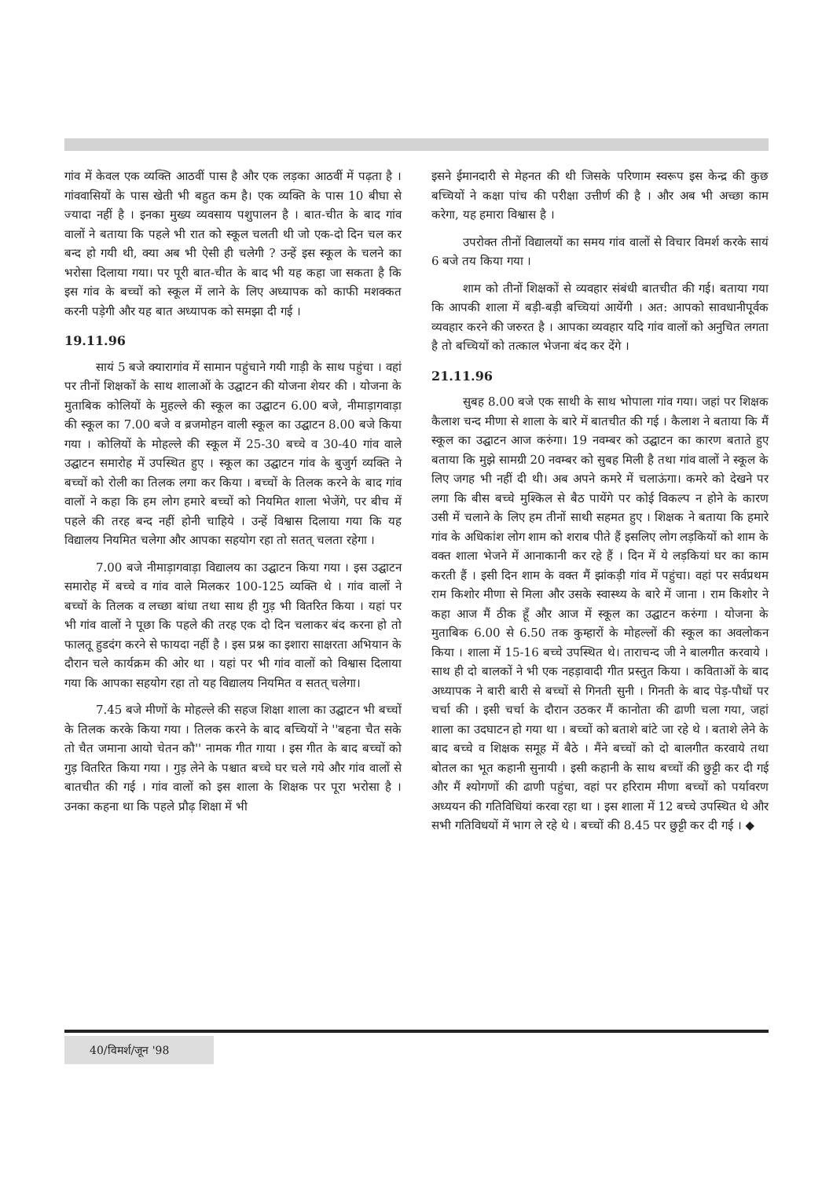गांव में केवल एक व्यक्ति आठवीं पास है और एक लड़का आठवीं में पढ़ता है । गांववासियों के पास खेती भी बहुत कम है। एक व्यक्ति के पास 10 बीघा से ज्यादा नहीं है । इनका मुख्य व्यवसाय पशुपालन है । बात-चीत के बाद गांव वालों ने बताया कि पहले भी रात को स्कूल चलती थी जो एक-दो दिन चल कर बन्द हो गयी थी, क्या अब भी ऐसी ही चलेगी ? उन्हें इस स्कूल के चलने का भरोसा दिलाया गया। पर पूरी बात-चीत के बाद भी यह कहा जा सकता है कि इस गांव के बच्चों को स्कूल में लाने के लिए अध्यापक को काफी मशक्कत करनी पड़ेगी और यह बात अध्यापक को समझा दी गई ।
19.11.96
सायं 5 बजे क्यारागांव में सामान पहुंचाने गयी गाड़ी के साथ पहुंचा । वहां पर तीनों शिक्षकों के साथ शालाओं के उद्घाटन की योजना शेयर की । योजना के मुताबिक कोलियों के मुहल्ले की स्कूल का उद्घाटन 6.00 बजे, नीमाड़ागवाड़ा की स्कूल का 7.00 बजे व ब्रजमोहन वाली स्कूल का उद्घाटन 8.00 बजे किया गया । कोलियों के मोहल्ले की स्कूल में 25-30 बच्चे व 30-40 गांव वाले उद्घाटन समारोह में उपस्थित हुए । स्कूल का उद्घाटन गांव के बुजुर्ग व्यक्ति ने बच्चों को रोली का तिलक लगा कर किया । बच्चों के तिलक करने के बाद गांव वालों ने कहा कि हम लोग हमारे बच्चों को नियमित शाला भेजेंगे, पर बीच में पहले की तरह बन्द नहीं होनी चाहिये । उन्हें विश्वास दिलाया गया कि यह विद्यालय नियमित चलेगा और आपका सहयोग रहा तो सतत् चलता रहेगा ।
7.00 बजे नीमाड़ागवाड़ा विद्यालय का उद्घाटन किया गया । इस उद्घाटन समारोह में बच्चे व गांव वाले मिलकर 100-125 व्यक्ति थे । गांव वालों ने बच्चों के तिलक व लच्छा बांधा तथा साथ ही गुड़ भी वितरित किया । यहां पर भी गांव वालों ने पूछा कि पहले की तरह एक दो दिन चलाकर बंद करना हो तो फालतू हुडदंग करने से फायदा नहीं है । इस प्रश्न का इशारा साक्षरता अभियान के दौरान चले कार्यक्रम की ओर था । यहां पर भी गांव वालों को विश्वास दिलाया गया कि आपका सहयोग रहा तो यह विद्यालय नियमित व सतत् चलेगा।
7.45 बजे मीणों के मोहल्ले की सहज शिक्षा शाला का उद्घाटन भी बच्चों के तिलक करके किया गया । तिलक करने के बाद बच्चियों ने ''बहना चैत सके तो चैत जमाना आयो चेतन कौ'' नामक गीत गाया । इस गीत के बाद बच्चों को गुड़ वितरित किया गया । गुड़ लेने के पश्चात बच्चे घर चले गये और गांव वालों से बातचीत की गई । गांव वालों को इस शाला के शिक्षक पर पूरा भरोसा है । उनका कहना था कि पहले प्रौढ़ शिक्षा में भी
इसने ईमानदारी से मेहनत की थी जिसके परिणाम स्वरूप इस केन्द्र की कुछ बच्चियों ने कक्षा पांच की परीक्षा उत्तीर्ण की है । और अब भी अच्छा काम करेगा, यह हमारा विश्वास है ।
उपरोक्त तीनों विद्यालयों का समय गांव वालों से विचार विमर्श करके सायं 6 बजे तय किया गया ।
शाम को तीनों शिक्षकों से व्यवहार संबंधी बातचीत की गई। बताया गया कि आपकी शाला में बड़ी-बड़ी बच्चियां आयेंगी । अत: आपको सावधानीपूर्वक व्यवहार करने की जरुरत है । आपका व्यवहार यदि गांव वालों को अनुचित लगता है तो बच्चियों को तत्काल भेजना बंद कर देंगे ।
21.11.96
सुबह 8.00 बजे एक साथी के साथ भोपाला गांव गया। जहां पर शिक्षक कैलाश चन्द मीणा से शाला के बारे में बातचीत की गई । कैलाश ने बताया कि मैं स्कूल का उद्घाटन आज करुंगा। 19 नवम्बर को उद्घाटन का कारण बताते हुए बताया कि मुझे सामग्री 20 नवम्बर को सुबह मिली है तथा गांव वालों ने स्कूल के लिए जगह भी नहीं दी थी। अब अपने कमरे में चलाऊंगा। कमरे को देखने पर लगा कि बीस बच्चे मुश्किल से बैठ पायेंगे पर कोई विकल्प न होने के कारण उसी में चलाने के लिए हम तीनों साथी सहमत हुए । शिक्षक ने बताया कि हमारे गांव के अधिकांश लोग शाम को शराब पीते हैं इसलिए लोग लड़कियों को शाम के वक्त शाला भेजने में आनाकानी कर रहे हैं । दिन में ये लड़कियां घर का काम करती हैं । इसी दिन शाम के वक्त मैं झांकड़ी गांव में पहुंचा। वहां पर सर्वप्रथम राम किशोर मीणा से मिला और उसके स्वास्थ्य के बारे में जाना । राम किशोर ने कहा आज मैं ठीक हूँ और आज में स्कूल का उद्घाटन करुंगा । योजना के मुताबिक 6.00 से 6.50 तक कुम्हारों के मोहल्लों की स्कूल का अवलोकन किया । शाला में 15-16 बच्चे उपस्थित थे। ताराचन्द जी ने बालगीत करवाये । साथ ही दो बालकों ने भी एक नहड़ावादी गीत प्रस्तुत किया । कविताओं के बाद अध्यापक ने बारी बारी से बच्चों से गिनती सुनी । गिनती के बाद पेड़-पौधों पर चर्चा की । इसी चर्चा के दौरान उठकर मैं कानोता की ढाणी चला गया, जहां शाला का उदघाटन हो गया था । बच्चों को बताशे बांटे जा रहे थे । बताशे लेने के बाद बच्चे व शिक्षक समूह में बैठे । मैंने बच्चों को दो बालगीत करवाये तथा बोतल का भूत कहानी सुनायी । इसी कहानी के साथ बच्चों की छुट्टी कर दी गई और मैं श्योगणों की ढाणी पहुंचा, वहां पर हरिराम मीणा बच्चों को पर्यावरण अध्ययन की गतिविधियां करवा रहा था । इस शाला में 12 बच्चे उपस्थित थे और सभी गतिविधयों में भाग ले रहे थे । बच्चों की 8.45 पर छुट्टी कर दी गई । ◆
40/विमर्श/जून '98